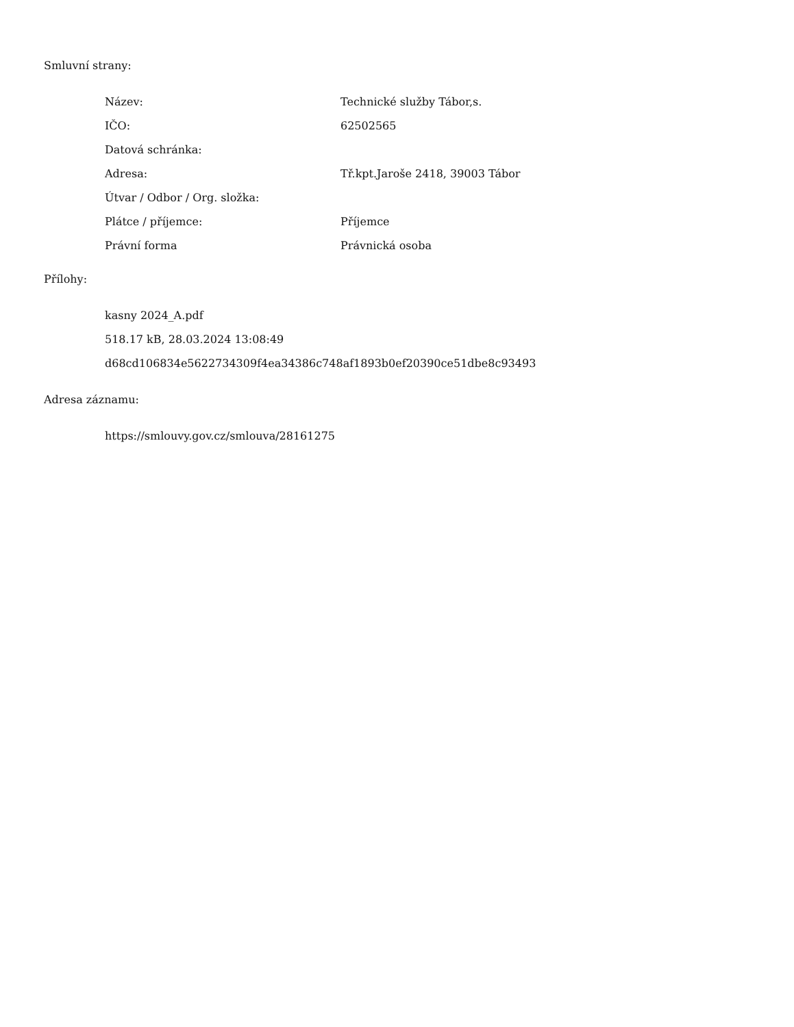Smluvní strany:
| Název: | Technické služby Tábor,s. |
| IČO: | 62502565 |
| Datová schránka: | |
| Adresa: | Tř.kpt.Jaroše 2418, 39003 Tábor |
| Útvar / Odbor / Org. složka: | |
| Plátce / příjemce: | Příjemce |
| Právní forma | Právnická osoba |
Přílohy:
kasny 2024_A.pdf
518.17 kB, 28.03.2024 13:08:49
d68cd106834e5622734309f4ea34386c748af1893b0ef20390ce51dbe8c93493
Adresa záznamu:
https://smlouvy.gov.cz/smlouva/28161275